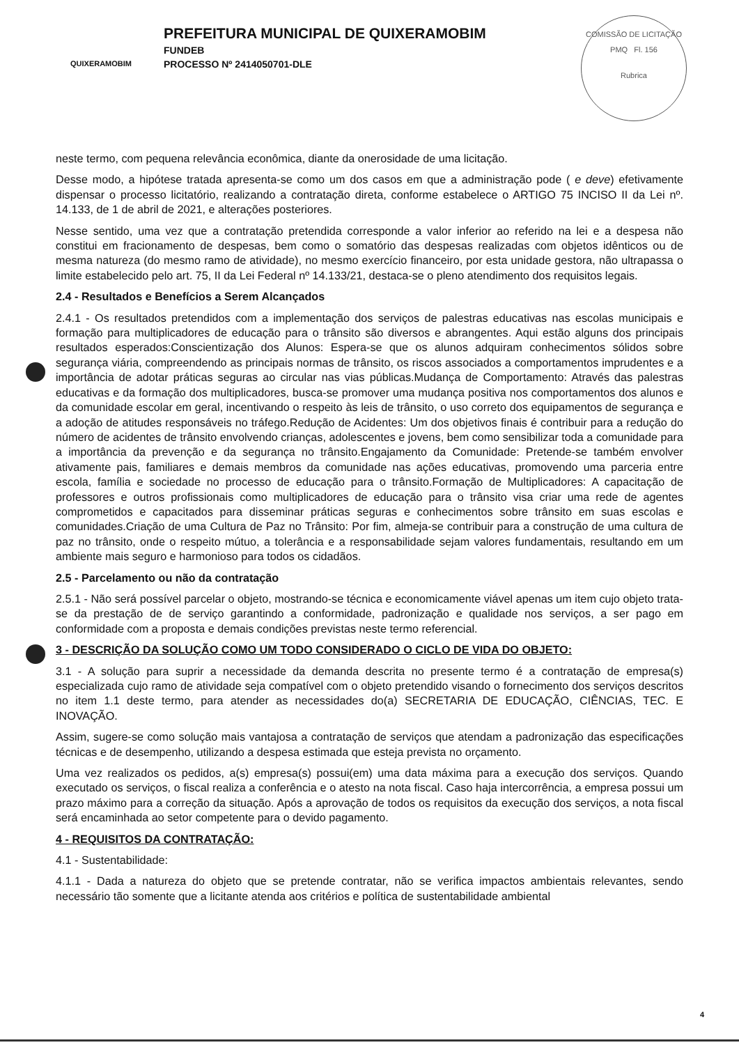QUIXERAMOBIM
PREFEITURA MUNICIPAL DE QUIXERAMOBIM
FUNDEB
PROCESSO Nº 2414050701-DLE
COMISSÃO DE LICITAÇÃO
PMQ Fl. 156
Rubrica
neste termo, com pequena relevância econômica, diante da onerosidade de uma licitação.
Desse modo, a hipótese tratada apresenta-se como um dos casos em que a administração pode ( e deve) efetivamente dispensar o processo licitatório, realizando a contratação direta, conforme estabelece o ARTIGO 75 INCISO II da Lei nº. 14.133, de 1 de abril de 2021, e alterações posteriores.
Nesse sentido, uma vez que a contratação pretendida corresponde a valor inferior ao referido na lei e a despesa não constitui em fracionamento de despesas, bem como o somatório das despesas realizadas com objetos idênticos ou de mesma natureza (do mesmo ramo de atividade), no mesmo exercício financeiro, por esta unidade gestora, não ultrapassa o limite estabelecido pelo art. 75, II da Lei Federal nº 14.133/21, destaca-se o pleno atendimento dos requisitos legais.
2.4 - Resultados e Benefícios a Serem Alcançados
2.4.1 - Os resultados pretendidos com a implementação dos serviços de palestras educativas nas escolas municipais e formação para multiplicadores de educação para o trânsito são diversos e abrangentes. Aqui estão alguns dos principais resultados esperados:Conscientização dos Alunos: Espera-se que os alunos adquiram conhecimentos sólidos sobre segurança viária, compreendendo as principais normas de trânsito, os riscos associados a comportamentos imprudentes e a importância de adotar práticas seguras ao circular nas vias públicas.Mudança de Comportamento: Através das palestras educativas e da formação dos multiplicadores, busca-se promover uma mudança positiva nos comportamentos dos alunos e da comunidade escolar em geral, incentivando o respeito às leis de trânsito, o uso correto dos equipamentos de segurança e a adoção de atitudes responsáveis no tráfego.Redução de Acidentes: Um dos objetivos finais é contribuir para a redução do número de acidentes de trânsito envolvendo crianças, adolescentes e jovens, bem como sensibilizar toda a comunidade para a importância da prevenção e da segurança no trânsito.Engajamento da Comunidade: Pretende-se também envolver ativamente pais, familiares e demais membros da comunidade nas ações educativas, promovendo uma parceria entre escola, família e sociedade no processo de educação para o trânsito.Formação de Multiplicadores: A capacitação de professores e outros profissionais como multiplicadores de educação para o trânsito visa criar uma rede de agentes comprometidos e capacitados para disseminar práticas seguras e conhecimentos sobre trânsito em suas escolas e comunidades.Criação de uma Cultura de Paz no Trânsito: Por fim, almeja-se contribuir para a construção de uma cultura de paz no trânsito, onde o respeito mútuo, a tolerância e a responsabilidade sejam valores fundamentais, resultando em um ambiente mais seguro e harmonioso para todos os cidadãos.
2.5 - Parcelamento ou não da contratação
2.5.1 - Não será possível parcelar o objeto, mostrando-se técnica e economicamente viável apenas um item cujo objeto trata-se da prestação de de serviço garantindo a conformidade, padronização e qualidade nos serviços, a ser pago em conformidade com a proposta e demais condições previstas neste termo referencial.
3 - DESCRIÇÃO DA SOLUÇÃO COMO UM TODO CONSIDERADO O CICLO DE VIDA DO OBJETO:
3.1 - A solução para suprir a necessidade da demanda descrita no presente termo é a contratação de empresa(s) especializada cujo ramo de atividade seja compatível com o objeto pretendido visando o fornecimento dos serviços descritos no item 1.1 deste termo, para atender as necessidades do(a) SECRETARIA DE EDUCAÇÃO, CIÊNCIAS, TEC. E INOVAÇÃO.
Assim, sugere-se como solução mais vantajosa a contratação de serviços que atendam a padronização das especificações técnicas e de desempenho, utilizando a despesa estimada que esteja prevista no orçamento.
Uma vez realizados os pedidos, a(s) empresa(s) possui(em) uma data máxima para a execução dos serviços. Quando executado os serviços, o fiscal realiza a conferência e o atesto na nota fiscal. Caso haja intercorrência, a empresa possui um prazo máximo para a correção da situação. Após a aprovação de todos os requisitos da execução dos serviços, a nota fiscal será encaminhada ao setor competente para o devido pagamento.
4 - REQUISITOS DA CONTRATAÇÃO:
4.1 - Sustentabilidade:
4.1.1 - Dada a natureza do objeto que se pretende contratar, não se verifica impactos ambientais relevantes, sendo necessário tão somente que a licitante atenda aos critérios e política de sustentabilidade ambiental
4